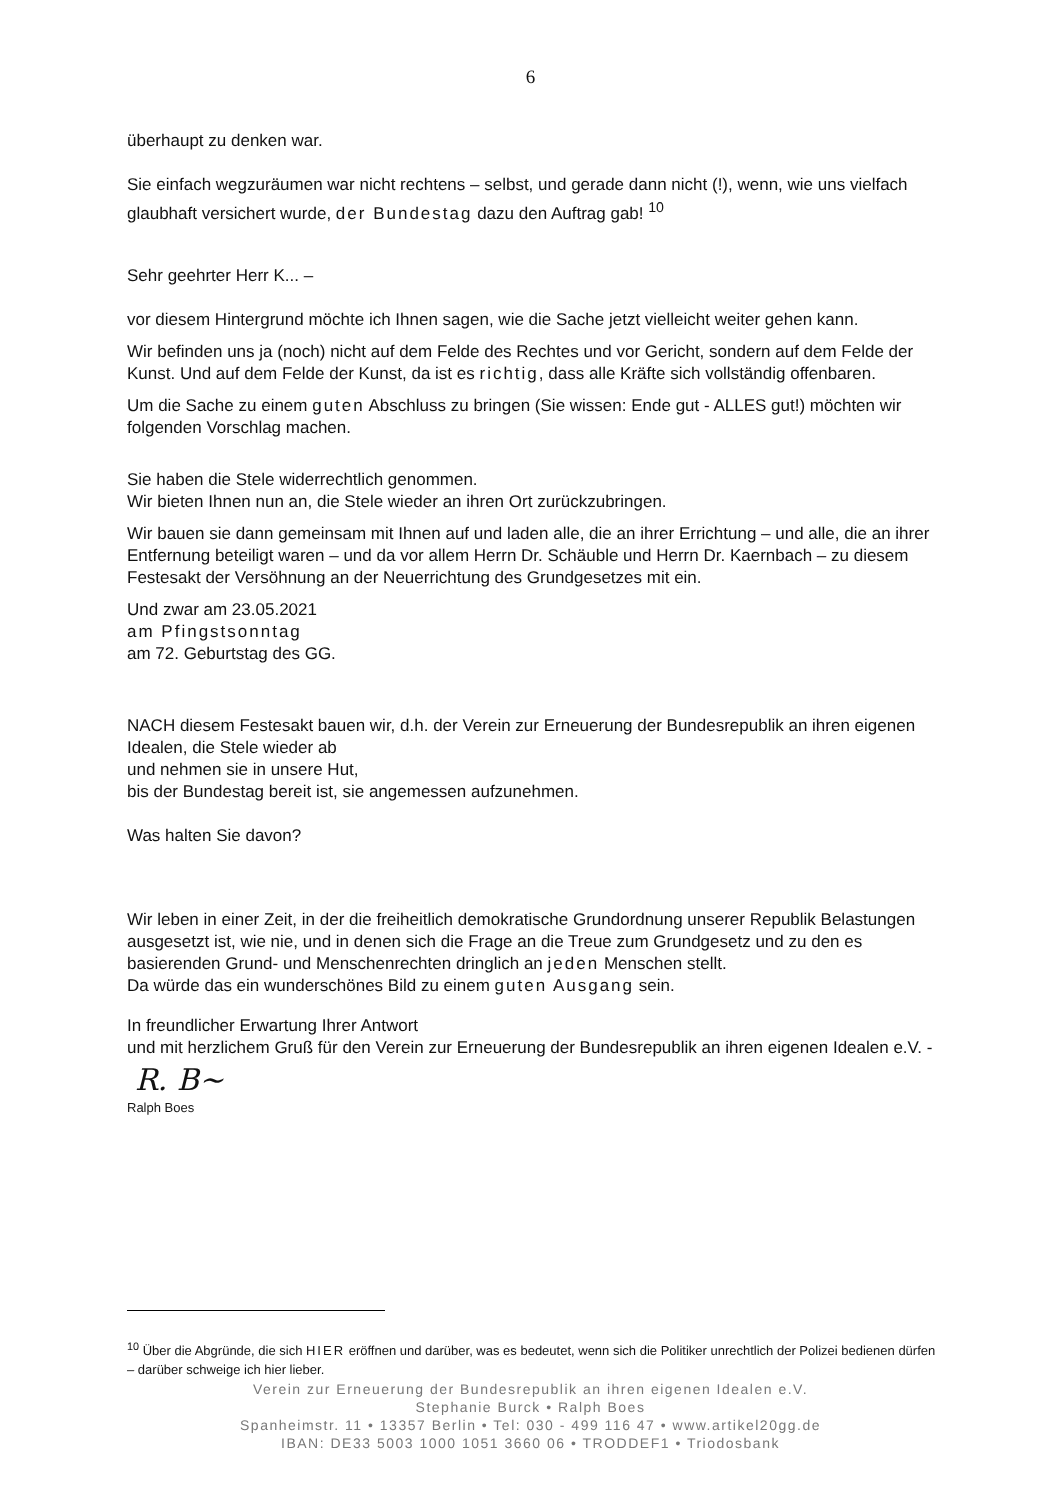6
überhaupt zu denken war.
Sie einfach wegzuräumen war nicht rechtens – selbst, und gerade dann nicht (!), wenn, wie uns vielfach glaubhaft versichert wurde, der Bundestag dazu den Auftrag gab! <sup>10</sup>
Sehr geehrter Herr K... –
vor diesem Hintergrund möchte ich Ihnen sagen, wie die Sache jetzt vielleicht weiter gehen kann.
Wir befinden uns ja (noch) nicht auf dem Felde des Rechtes und vor Gericht, sondern auf dem Felde der Kunst. Und auf dem Felde der Kunst, da ist es richtig, dass alle Kräfte sich vollständig offenbaren.
Um die Sache zu einem guten Abschluss zu bringen (Sie wissen: Ende gut - ALLES gut!) möchten wir folgenden Vorschlag machen.
Sie haben die Stele widerrechtlich genommen.
Wir bieten Ihnen nun an, die Stele wieder an ihren Ort zurückzubringen.
Wir bauen sie dann gemeinsam mit Ihnen auf und laden alle, die an ihrer Errichtung – und alle, die an ihrer Entfernung beteiligt waren – und da vor allem Herrn Dr. Schäuble und Herrn Dr. Kaernbach – zu diesem Festesakt der Versöhnung an der Neuerrichtung des Grundgesetzes mit ein.
Und zwar am 23.05.2021
am Pfingstsonntag
am 72. Geburtstag des GG.
NACH diesem Festesakt bauen wir, d.h. der Verein zur Erneuerung der Bundesrepublik an ihren eigenen Idealen, die Stele wieder ab
und nehmen sie in unsere Hut,
bis der Bundestag bereit ist, sie angemessen aufzunehmen.
Was halten Sie davon?
Wir leben in einer Zeit, in der die freiheitlich demokratische Grundordnung unserer Republik Belastungen ausgesetzt ist, wie nie, und in denen sich die Frage an die Treue zum Grundgesetz und zu den es basierenden Grund- und Menschenrechten dringlich an jeden Menschen stellt.
Da würde das ein wunderschönes Bild zu einem guten Ausgang sein.
In freundlicher Erwartung Ihrer Antwort
und mit herzlichem Gruß für den Verein zur Erneuerung der Bundesrepublik an ihren eigenen Idealen e.V. -
R. B~
Ralph Boes
<sup>10</sup> Über die Abgründe, die sich HIER eröffnen und darüber, was es bedeutet, wenn sich die Politiker unrechtlich der Polizei bedienen dürfen – darüber schweige ich hier lieber.
Verein zur Erneuerung der Bundesrepublik an ihren eigenen Idealen e.V.
Stephanie Burck • Ralph Boes
Spanheimstr. 11 • 13357 Berlin • Tel: 030 - 499 116 47 • www.artikel20gg.de
IBAN: DE33 5003 1000 1051 3660 06 • TRODDEF1 • Triodosbank